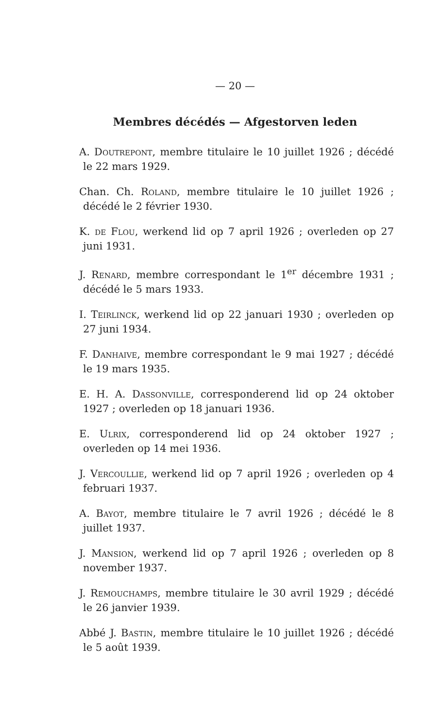— 20 —
Membres décédés — Afgestorven leden
A. Doutrepont, membre titulaire le 10 juillet 1926 ; décédé le 22 mars 1929.
Chan. Ch. Roland, membre titulaire le 10 juillet 1926 ; décédé le 2 février 1930.
K. de Flou, werkend lid op 7 april 1926 ; overleden op 27 juni 1931.
J. Renard, membre correspondant le 1<sup>er</sup> décembre 1931 ; décédé le 5 mars 1933.
I. Teirlinck, werkend lid op 22 januari 1930 ; overleden op 27 juni 1934.
F. Danhaive, membre correspondant le 9 mai 1927 ; décédé le 19 mars 1935.
E. H. A. Dassonville, corresponderend lid op 24 oktober 1927 ; overleden op 18 januari 1936.
E. Ulrix, corresponderend lid op 24 oktober 1927 ; overleden op 14 mei 1936.
J. Vercoullie, werkend lid op 7 april 1926 ; overleden op 4 februari 1937.
A. Bayot, membre titulaire le 7 avril 1926 ; décédé le 8 juillet 1937.
J. Mansion, werkend lid op 7 april 1926 ; overleden op 8 november 1937.
J. Remouchamps, membre titulaire le 30 avril 1929 ; décédé le 26 janvier 1939.
Abbé J. Bastin, membre titulaire le 10 juillet 1926 ; décédé le 5 août 1939.